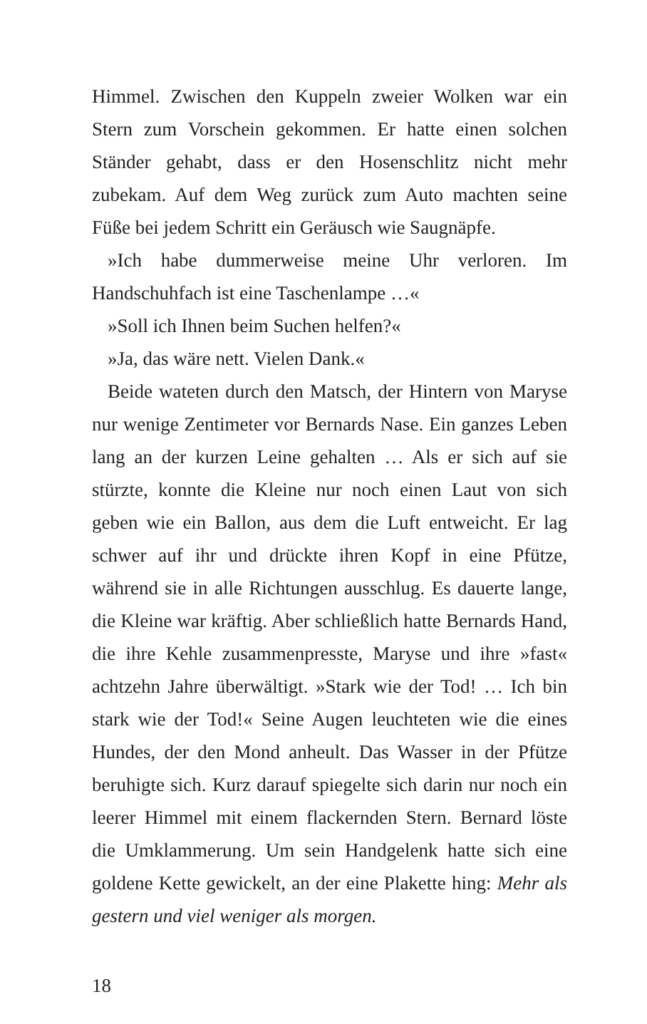Himmel. Zwischen den Kuppeln zweier Wolken war ein Stern zum Vorschein gekommen. Er hatte einen solchen Ständer gehabt, dass er den Hosenschlitz nicht mehr zubekam. Auf dem Weg zurück zum Auto machten seine Füße bei jedem Schritt ein Geräusch wie Saugnäpfe.
»Ich habe dummerweise meine Uhr verloren. Im Handschuhfach ist eine Taschenlampe …«
»Soll ich Ihnen beim Suchen helfen?«
»Ja, das wäre nett. Vielen Dank.«
Beide wateten durch den Matsch, der Hintern von Maryse nur wenige Zentimeter vor Bernards Nase. Ein ganzes Leben lang an der kurzen Leine gehalten … Als er sich auf sie stürzte, konnte die Kleine nur noch einen Laut von sich geben wie ein Ballon, aus dem die Luft entweicht. Er lag schwer auf ihr und drückte ihren Kopf in eine Pfütze, während sie in alle Richtungen ausschlug. Es dauerte lange, die Kleine war kräftig. Aber schließlich hatte Bernards Hand, die ihre Kehle zusammenpresste, Maryse und ihre »fast« achtzehn Jahre überwältigt. »Stark wie der Tod! … Ich bin stark wie der Tod!« Seine Augen leuchteten wie die eines Hundes, der den Mond anheult. Das Wasser in der Pfütze beruhigte sich. Kurz darauf spiegelte sich darin nur noch ein leerer Himmel mit einem flackernden Stern. Bernard löste die Umklammerung. Um sein Handgelenk hatte sich eine goldene Kette gewickelt, an der eine Plakette hing: Mehr als gestern und viel weniger als morgen.
18